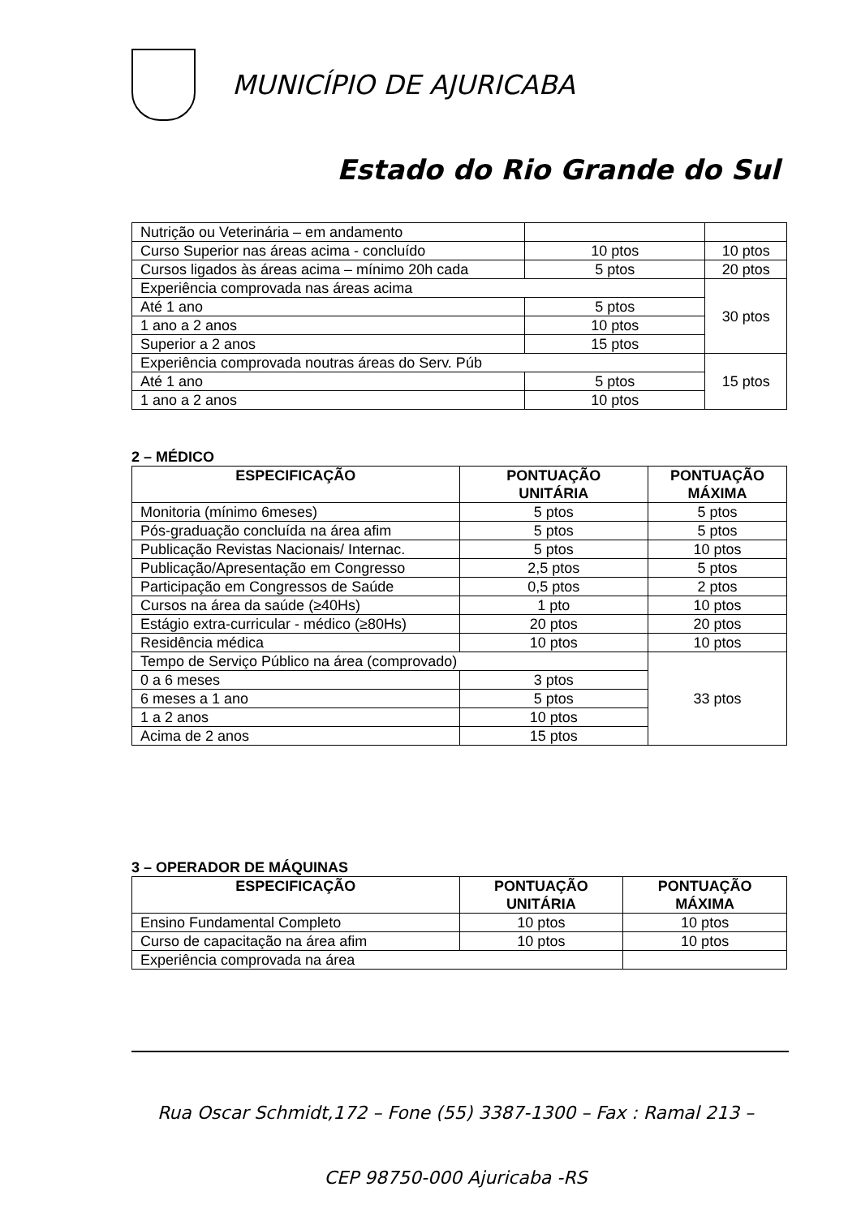MUNICÍPIO DE AJURICABA
Estado do Rio Grande do Sul
| Nutrição ou Veterinária – em andamento | | |
| Curso Superior nas áreas acima - concluído | 10 ptos | 10 ptos |
| Cursos ligados às áreas acima – mínimo 20h cada | 5 ptos | 20 ptos |
| Experiência comprovada nas áreas acima | | 30 ptos |
| Até 1 ano | 5 ptos | |
| 1 ano a 2 anos | 10 ptos | |
| Superior a 2 anos | 15 ptos | |
| Experiência comprovada noutras áreas do Serv. Púb | | 15 ptos |
| Até 1 ano | 5 ptos | |
| 1 ano a 2 anos | 10 ptos | |
2 – MÉDICO
| ESPECIFICAÇÃO | PONTUAÇÃO UNITÁRIA | PONTUAÇÃO MÁXIMA |
| --- | --- | --- |
| Monitoria (mínimo 6meses) | 5 ptos | 5 ptos |
| Pós-graduação concluída na área afim | 5 ptos | 5 ptos |
| Publicação Revistas Nacionais/ Internac. | 5 ptos | 10 ptos |
| Publicação/Apresentação em Congresso | 2,5 ptos | 5 ptos |
| Participação em Congressos de Saúde | 0,5 ptos | 2 ptos |
| Cursos na área da saúde (≥40Hs) | 1 pto | 10 ptos |
| Estágio extra-curricular - médico (≥80Hs) | 20 ptos | 20 ptos |
| Residência médica | 10 ptos | 10 ptos |
| Tempo de Serviço Público na área (comprovado) | | 33 ptos |
| 0 a 6 meses | 3 ptos | |
| 6 meses a 1 ano | 5 ptos | |
| 1 a 2 anos | 10 ptos | |
| Acima de 2 anos | 15 ptos | |
3 – OPERADOR DE MÁQUINAS
| ESPECIFICAÇÃO | PONTUAÇÃO UNITÁRIA | PONTUAÇÃO MÁXIMA |
| --- | --- | --- |
| Ensino Fundamental Completo | 10 ptos | 10 ptos |
| Curso de capacitação na área afim | 10 ptos | 10 ptos |
| Experiência comprovada na área | | |
Rua Oscar Schmidt,172 – Fone (55) 3387-1300 – Fax : Ramal 213 –
CEP 98750-000 Ajuricaba -RS